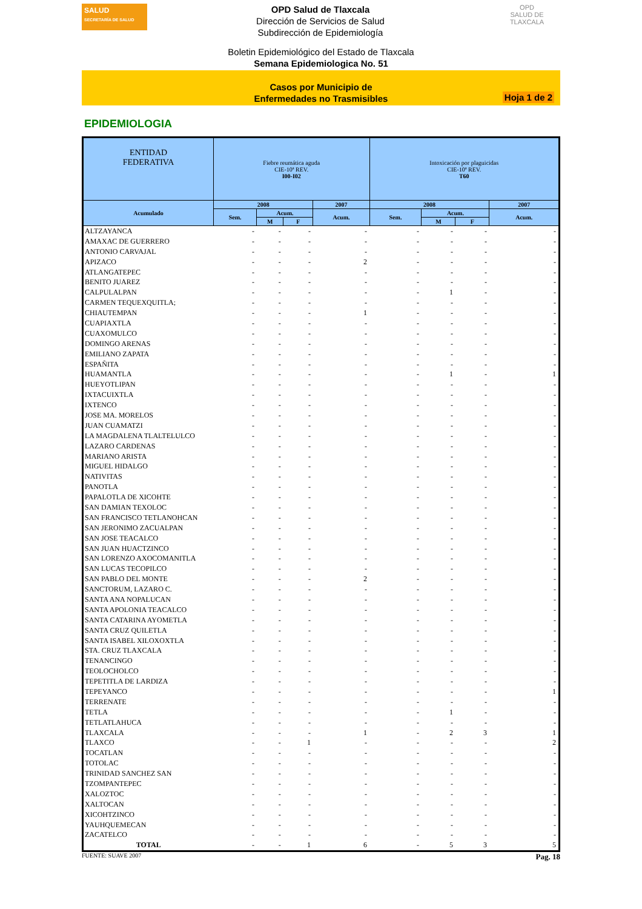SALUD
SECRETARÍA DE SALUD
OPD Salud de Tlaxcala
Dirección de Servicios de Salud
Subdirección de Epidemiología
OPD
SALUD DE TLAXCALA
Boletin Epidemiológico del Estado de Tlaxcala
Semana Epidemiologica No. 51
Casos por Municipio de
Enfermedades no Trasmisibles
Hoja 1 de 2
EPIDEMIOLOGIA
| ENTIDAD FEDERATIVA | Fiebre reumática aguda CIE-10ª REV. I00-I02 | | | | Intoxicación por plaguicidas CIE-10ª REV. T60 | | | |
| --- | --- | --- | --- | --- | --- | --- | --- | --- |
| Acumulado | 2008 | | | 2007 | 2008 | | | 2007 |
| | Sem. | Acum. | | Acum. | Sem. | Acum. | | Acum. |
| | | M | F | | | M | F | |
| ALTZAYANCA | - | - | - | - | - | - | - | - |
| AMAXAC DE GUERRERO | - | - | - | - | - | - | - | - |
| ANTONIO CARVAJAL | - | - | - | - | - | - | - | - |
| APIZACO | - | - | - | 2 | - | - | - | - |
| ATLANGATEPEC | - | - | - | - | - | - | - | - |
| BENITO JUAREZ | - | - | - | - | - | - | - | - |
| CALPULALPAN | - | - | - | - | - | 1 | - | - |
| CARMEN TEQUEXQUITLA; | - | - | - | - | - | - | - | - |
| CHIAUTEMPAN | - | - | - | 1 | - | - | - | - |
| CUAPIAXTLA | - | - | - | - | - | - | - | - |
| CUAXOMULCO | - | - | - | - | - | - | - | - |
| DOMINGO ARENAS | - | - | - | - | - | - | - | - |
| EMILIANO ZAPATA | - | - | - | - | - | - | - | - |
| ESPAÑITA | - | - | - | - | - | - | - | - |
| HUAMANTLA | - | - | - | - | - | 1 | - | 1 |
| HUEYOTLIPAN | - | - | - | - | - | - | - | - |
| IXTACUIXTLA | - | - | - | - | - | - | - | - |
| IXTENCO | - | - | - | - | - | - | - | - |
| JOSE MA. MORELOS | - | - | - | - | - | - | - | - |
| JUAN CUAMATZI | - | - | - | - | - | - | - | - |
| LA MAGDALENA TLALTELULCO | - | - | - | - | - | - | - | - |
| LAZARO CARDENAS | - | - | - | - | - | - | - | - |
| MARIANO ARISTA | - | - | - | - | - | - | - | - |
| MIGUEL HIDALGO | - | - | - | - | - | - | - | - |
| NATIVITAS | - | - | - | - | - | - | - | - |
| PANOTLA | - | - | - | - | - | - | - | - |
| PAPALOTLA DE XICOHTE | - | - | - | - | - | - | - | - |
| SAN DAMIAN TEXOLOC | - | - | - | - | - | - | - | - |
| SAN FRANCISCO TETLANOHCAN | - | - | - | - | - | - | - | - |
| SAN JERONIMO ZACUALPAN | - | - | - | - | - | - | - | - |
| SAN JOSE TEACALCO | - | - | - | - | - | - | - | - |
| SAN JUAN HUACTZINCO | - | - | - | - | - | - | - | - |
| SAN LORENZO AXOCOMANITLA | - | - | - | - | - | - | - | - |
| SAN LUCAS TECOPILCO | - | - | - | - | - | - | - | - |
| SAN PABLO DEL MONTE | - | - | - | 2 | - | - | - | - |
| SANCTORUM, LAZARO C. | - | - | - | - | - | - | - | - |
| SANTA ANA NOPALUCAN | - | - | - | - | - | - | - | - |
| SANTA APOLONIA TEACALCO | - | - | - | - | - | - | - | - |
| SANTA CATARINA AYOMETLA | - | - | - | - | - | - | - | - |
| SANTA CRUZ QUILETLA | - | - | - | - | - | - | - | - |
| SANTA ISABEL XILOXOXTLA | - | - | - | - | - | - | - | - |
| STA. CRUZ TLAXCALA | - | - | - | - | - | - | - | - |
| TENANCINGO | - | - | - | - | - | - | - | - |
| TEOLOCHOLCO | - | - | - | - | - | - | - | - |
| TEPETITLA DE LARDIZA | - | - | - | - | - | - | - | - |
| TEPEYANCO | - | - | - | - | - | - | - | 1 |
| TERRENATE | - | - | - | - | - | - | - | - |
| TETLA | - | - | - | - | - | 1 | - | - |
| TETLATLAHUCA | - | - | - | - | - | - | - | - |
| TLAXCALA | - | - | - | 1 | - | 2 | 3 | 1 |
| TLAXCO | - | - | 1 | - | - | - | - | 2 |
| TOCATLAN | - | - | - | - | - | - | - | - |
| TOTOLAC | - | - | - | - | - | - | - | - |
| TRINIDAD SANCHEZ SAN | - | - | - | - | - | - | - | - |
| TZOMPANTEPEC | - | - | - | - | - | - | - | - |
| XALOZTOC | - | - | - | - | - | - | - | - |
| XALTOCAN | - | - | - | - | - | - | - | - |
| XICOHTZINCO | - | - | - | - | - | - | - | - |
| YAUHQUEMECAN | - | - | - | - | - | - | - | - |
| ZACATELCO | - | - | - | - | - | - | - | - |
| TOTAL | - | - | 1 | 6 | - | 5 | 3 | 5 |
FUENTE: SUAVE 2007 Pag. 18